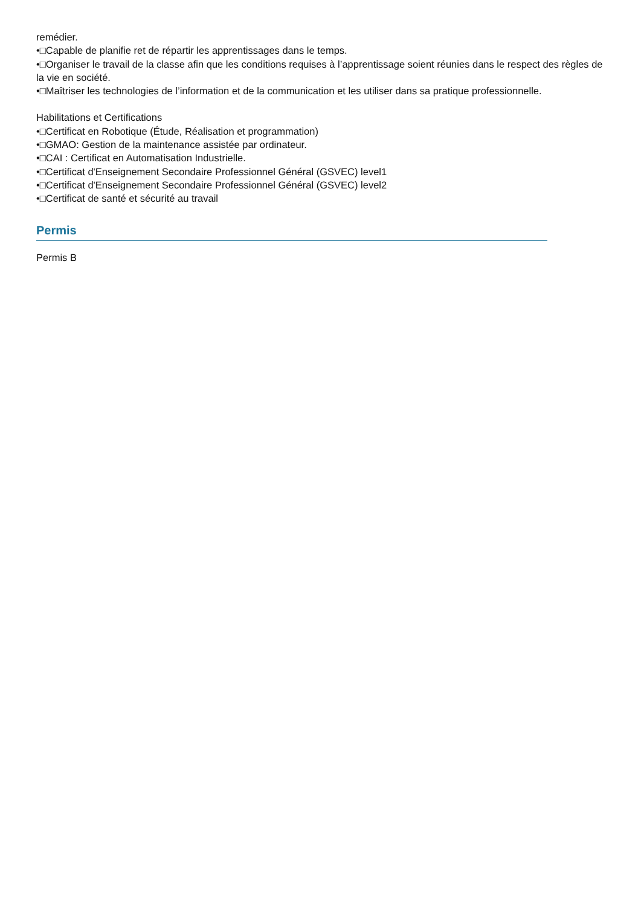remédier.
•□Capable de planifie ret de répartir les apprentissages dans le temps.
•□Organiser le travail de la classe afin que les conditions requises à l’apprentissage soient réunies dans le respect des règles de la vie en société.
•□Maîtriser les technologies de l’information et de la communication et les utiliser dans sa pratique professionnelle.
Habilitations et Certifications
•□Certificat en Robotique (Étude, Réalisation et programmation)
•□GMAO: Gestion de la maintenance assistée par ordinateur.
•□CAI : Certificat en Automatisation Industrielle.
•□Certificat d'Enseignement Secondaire Professionnel Général (GSVEC) level1
•□Certificat d'Enseignement Secondaire Professionnel Général (GSVEC) level2
•□Certificat de santé et sécurité au travail
Permis
Permis B